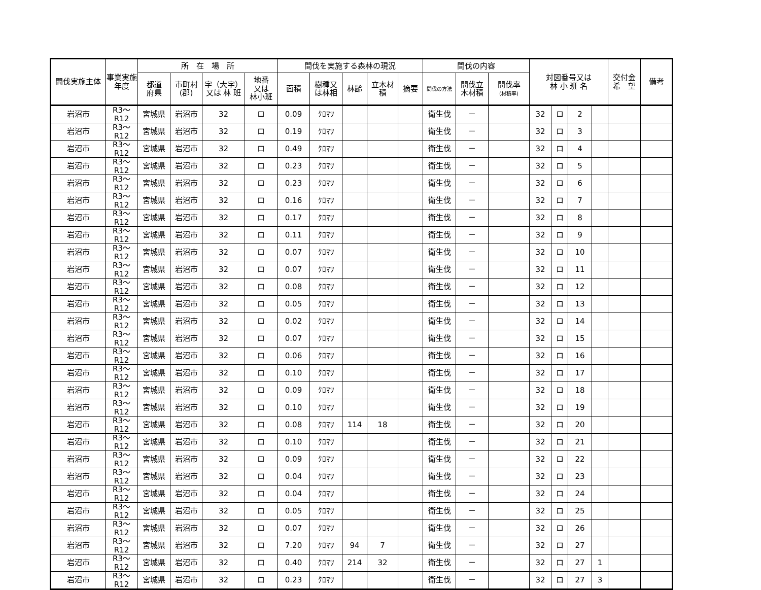| 間伐実施主体 | 事業実施年度 | 所 在 場 所 | | | | 間伐を実施する森林の現況 | | | | | 間伐の内容 | | | 対図番号又は 林 小 班 名 | | | | 交付金 希 望 | 備考 |
| --- | --- | --- | --- | --- | --- | --- | --- | --- | --- | --- | --- | --- | --- | --- | --- | --- | --- | --- | --- |
| | | 都道 府県 | 市町村 (郡) | 字（大字） 又は 林 班 | 地番 又は 林小班 | 面積 | 樹種又 は林相 | 林齢 | 立木材 積 | 摘要 | 間伐の方法 | 間伐立 木材積 | 間伐率 (材積率) | | | | | | |
| 岩沼市 | R3～R12 | 宮城県 | 岩沼市 | 32 | ロ | 0.09 | ｸﾛﾏﾂ | | | | 衛生伐 | － | | 32 | ロ | 2 | | | |
| 岩沼市 | R3～R12 | 宮城県 | 岩沼市 | 32 | ロ | 0.19 | ｸﾛﾏﾂ | | | | 衛生伐 | － | | 32 | ロ | 3 | | | |
| 岩沼市 | R3～R12 | 宮城県 | 岩沼市 | 32 | ロ | 0.49 | ｸﾛﾏﾂ | | | | 衛生伐 | － | | 32 | ロ | 4 | | | |
| 岩沼市 | R3～R12 | 宮城県 | 岩沼市 | 32 | ロ | 0.23 | ｸﾛﾏﾂ | | | | 衛生伐 | － | | 32 | ロ | 5 | | | |
| 岩沼市 | R3～R12 | 宮城県 | 岩沼市 | 32 | ロ | 0.23 | ｸﾛﾏﾂ | | | | 衛生伐 | － | | 32 | ロ | 6 | | | |
| 岩沼市 | R3～R12 | 宮城県 | 岩沼市 | 32 | ロ | 0.16 | ｸﾛﾏﾂ | | | | 衛生伐 | － | | 32 | ロ | 7 | | | |
| 岩沼市 | R3～R12 | 宮城県 | 岩沼市 | 32 | ロ | 0.17 | ｸﾛﾏﾂ | | | | 衛生伐 | － | | 32 | ロ | 8 | | | |
| 岩沼市 | R3～R12 | 宮城県 | 岩沼市 | 32 | ロ | 0.11 | ｸﾛﾏﾂ | | | | 衛生伐 | － | | 32 | ロ | 9 | | | |
| 岩沼市 | R3～R12 | 宮城県 | 岩沼市 | 32 | ロ | 0.07 | ｸﾛﾏﾂ | | | | 衛生伐 | － | | 32 | ロ | 10 | | | |
| 岩沼市 | R3～R12 | 宮城県 | 岩沼市 | 32 | ロ | 0.07 | ｸﾛﾏﾂ | | | | 衛生伐 | － | | 32 | ロ | 11 | | | |
| 岩沼市 | R3～R12 | 宮城県 | 岩沼市 | 32 | ロ | 0.08 | ｸﾛﾏﾂ | | | | 衛生伐 | － | | 32 | ロ | 12 | | | |
| 岩沼市 | R3～R12 | 宮城県 | 岩沼市 | 32 | ロ | 0.05 | ｸﾛﾏﾂ | | | | 衛生伐 | － | | 32 | ロ | 13 | | | |
| 岩沼市 | R3～R12 | 宮城県 | 岩沼市 | 32 | ロ | 0.02 | ｸﾛﾏﾂ | | | | 衛生伐 | － | | 32 | ロ | 14 | | | |
| 岩沼市 | R3～R12 | 宮城県 | 岩沼市 | 32 | ロ | 0.07 | ｸﾛﾏﾂ | | | | 衛生伐 | － | | 32 | ロ | 15 | | | |
| 岩沼市 | R3～R12 | 宮城県 | 岩沼市 | 32 | ロ | 0.06 | ｸﾛﾏﾂ | | | | 衛生伐 | － | | 32 | ロ | 16 | | | |
| 岩沼市 | R3～R12 | 宮城県 | 岩沼市 | 32 | ロ | 0.10 | ｸﾛﾏﾂ | | | | 衛生伐 | － | | 32 | ロ | 17 | | | |
| 岩沼市 | R3～R12 | 宮城県 | 岩沼市 | 32 | ロ | 0.09 | ｸﾛﾏﾂ | | | | 衛生伐 | － | | 32 | ロ | 18 | | | |
| 岩沼市 | R3～R12 | 宮城県 | 岩沼市 | 32 | ロ | 0.10 | ｸﾛﾏﾂ | | | | 衛生伐 | － | | 32 | ロ | 19 | | | |
| 岩沼市 | R3～R12 | 宮城県 | 岩沼市 | 32 | ロ | 0.08 | ｸﾛﾏﾂ | 114 | 18 | | 衛生伐 | － | | 32 | ロ | 20 | | | |
| 岩沼市 | R3～R12 | 宮城県 | 岩沼市 | 32 | ロ | 0.10 | ｸﾛﾏﾂ | | | | 衛生伐 | － | | 32 | ロ | 21 | | | |
| 岩沼市 | R3～R12 | 宮城県 | 岩沼市 | 32 | ロ | 0.09 | ｸﾛﾏﾂ | | | | 衛生伐 | － | | 32 | ロ | 22 | | | |
| 岩沼市 | R3～R12 | 宮城県 | 岩沼市 | 32 | ロ | 0.04 | ｸﾛﾏﾂ | | | | 衛生伐 | － | | 32 | ロ | 23 | | | |
| 岩沼市 | R3～R12 | 宮城県 | 岩沼市 | 32 | ロ | 0.04 | ｸﾛﾏﾂ | | | | 衛生伐 | － | | 32 | ロ | 24 | | | |
| 岩沼市 | R3～R12 | 宮城県 | 岩沼市 | 32 | ロ | 0.05 | ｸﾛﾏﾂ | | | | 衛生伐 | － | | 32 | ロ | 25 | | | |
| 岩沼市 | R3～R12 | 宮城県 | 岩沼市 | 32 | ロ | 0.07 | ｸﾛﾏﾂ | | | | 衛生伐 | － | | 32 | ロ | 26 | | | |
| 岩沼市 | R3～R12 | 宮城県 | 岩沼市 | 32 | ロ | 7.20 | ｸﾛﾏﾂ | 94 | 7 | | 衛生伐 | － | | 32 | ロ | 27 | | | |
| 岩沼市 | R3～R12 | 宮城県 | 岩沼市 | 32 | ロ | 0.40 | ｸﾛﾏﾂ | 214 | 32 | | 衛生伐 | － | | 32 | ロ | 27 | 1 | | |
| 岩沼市 | R3～R12 | 宮城県 | 岩沼市 | 32 | ロ | 0.23 | ｸﾛﾏﾂ | | | | 衛生伐 | － | | 32 | ロ | 27 | 3 | | |